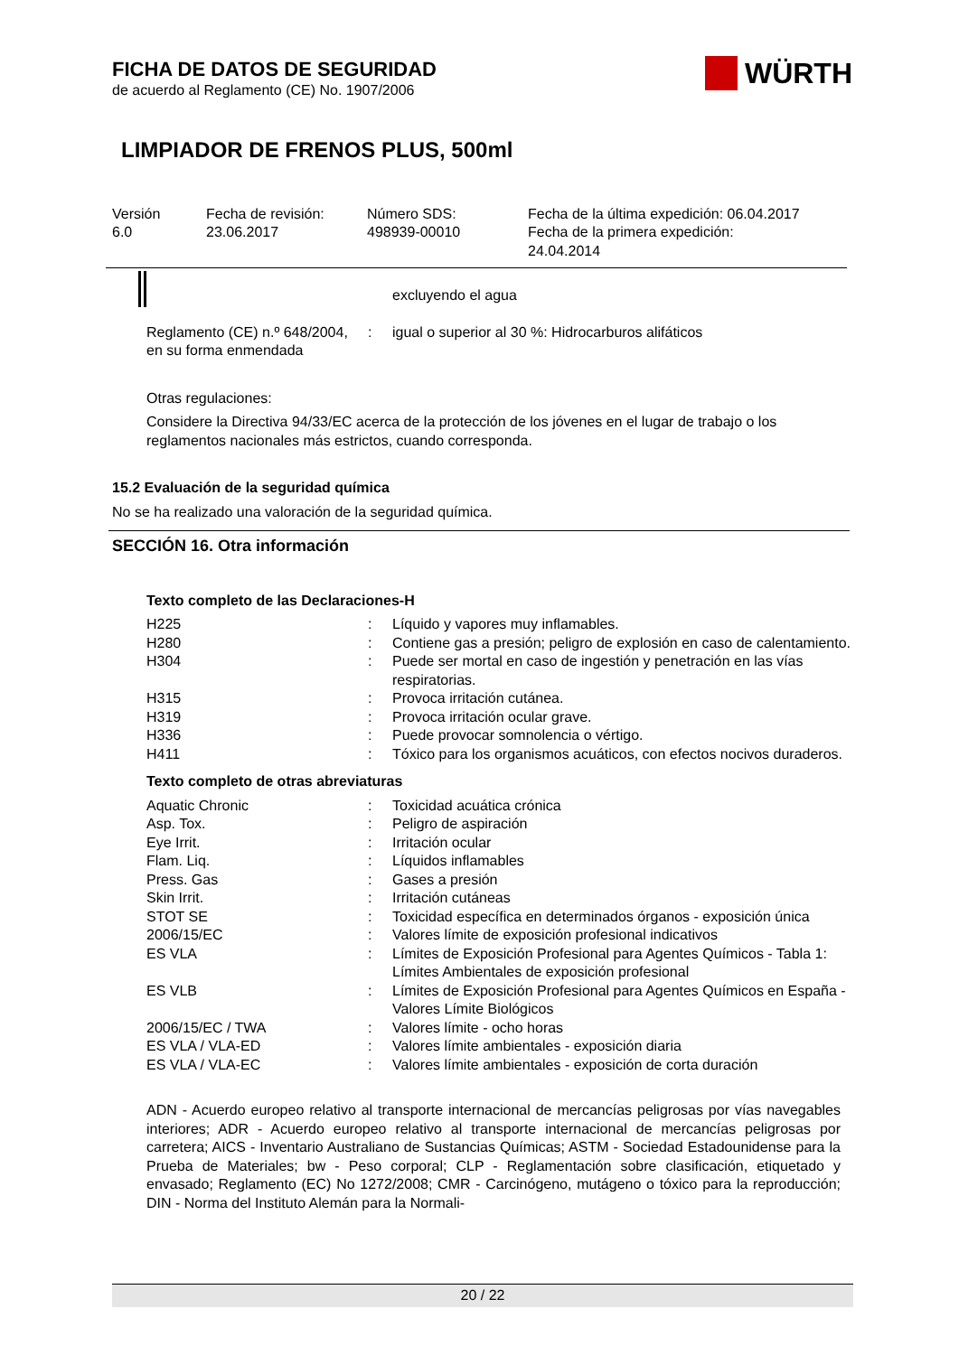FICHA DE DATOS DE SEGURIDAD
de acuerdo al Reglamento (CE) No. 1907/2006
LIMPIADOR DE FRENOS PLUS, 500ml
| Versión 6.0 | Fecha de revisión: 23.06.2017 | Número SDS: 498939-00010 | Fecha de la última expedición: 06.04.2017 Fecha de la primera expedición: 24.04.2014 |
| | | excluyendo el agua |
| Reglamento (CE) n.º 648/2004, en su forma enmendada | : | igual o superior al 30 %: Hidrocarburos alifáticos |
Otras regulaciones:
Considere la Directiva 94/33/EC acerca de la protección de los jóvenes en el lugar de trabajo o los reglamentos nacionales más estrictos, cuando corresponda.
15.2 Evaluación de la seguridad química
No se ha realizado una valoración de la seguridad química.
SECCIÓN 16. Otra información
Texto completo de las Declaraciones-H
| H225 | : | Líquido y vapores muy inflamables. |
| H280 | : | Contiene gas a presión; peligro de explosión en caso de calentamiento. |
| H304 | : | Puede ser mortal en caso de ingestión y penetración en las vías respiratorias. |
| H315 | : | Provoca irritación cutánea. |
| H319 | : | Provoca irritación ocular grave. |
| H336 | : | Puede provocar somnolencia o vértigo. |
| H411 | : | Tóxico para los organismos acuáticos, con efectos nocivos duraderos. |
Texto completo de otras abreviaturas
| Aquatic Chronic | : | Toxicidad acuática crónica |
| Asp. Tox. | : | Peligro de aspiración |
| Eye Irrit. | : | Irritación ocular |
| Flam. Liq. | : | Líquidos inflamables |
| Press. Gas | : | Gases a presión |
| Skin Irrit. | : | Irritación cutáneas |
| STOT SE | : | Toxicidad específica en determinados órganos - exposición única |
| 2006/15/EC | : | Valores límite de exposición profesional indicativos |
| ES VLA | : | Límites de Exposición Profesional para Agentes Químicos - Tabla 1: Límites Ambientales de exposición profesional |
| ES VLB | : | Límites de Exposición Profesional para Agentes Químicos en España - Valores Límite Biológicos |
| 2006/15/EC / TWA | : | Valores límite - ocho horas |
| ES VLA / VLA-ED | : | Valores límite ambientales - exposición diaria |
| ES VLA / VLA-EC | : | Valores límite ambientales - exposición de corta duración |
ADN - Acuerdo europeo relativo al transporte internacional de mercancías peligrosas por vías navegables interiores; ADR - Acuerdo europeo relativo al transporte internacional de mercancías peligrosas por carretera; AICS - Inventario Australiano de Sustancias Químicas; ASTM - Sociedad Estadounidense para la Prueba de Materiales; bw - Peso corporal; CLP - Reglamentación sobre clasificación, etiquetado y envasado; Reglamento (EC) No 1272/2008; CMR - Carcinógeno, mutágeno o tóxico para la reproducción; DIN - Norma del Instituto Alemán para la Normali-
WÜRTH
20 / 22